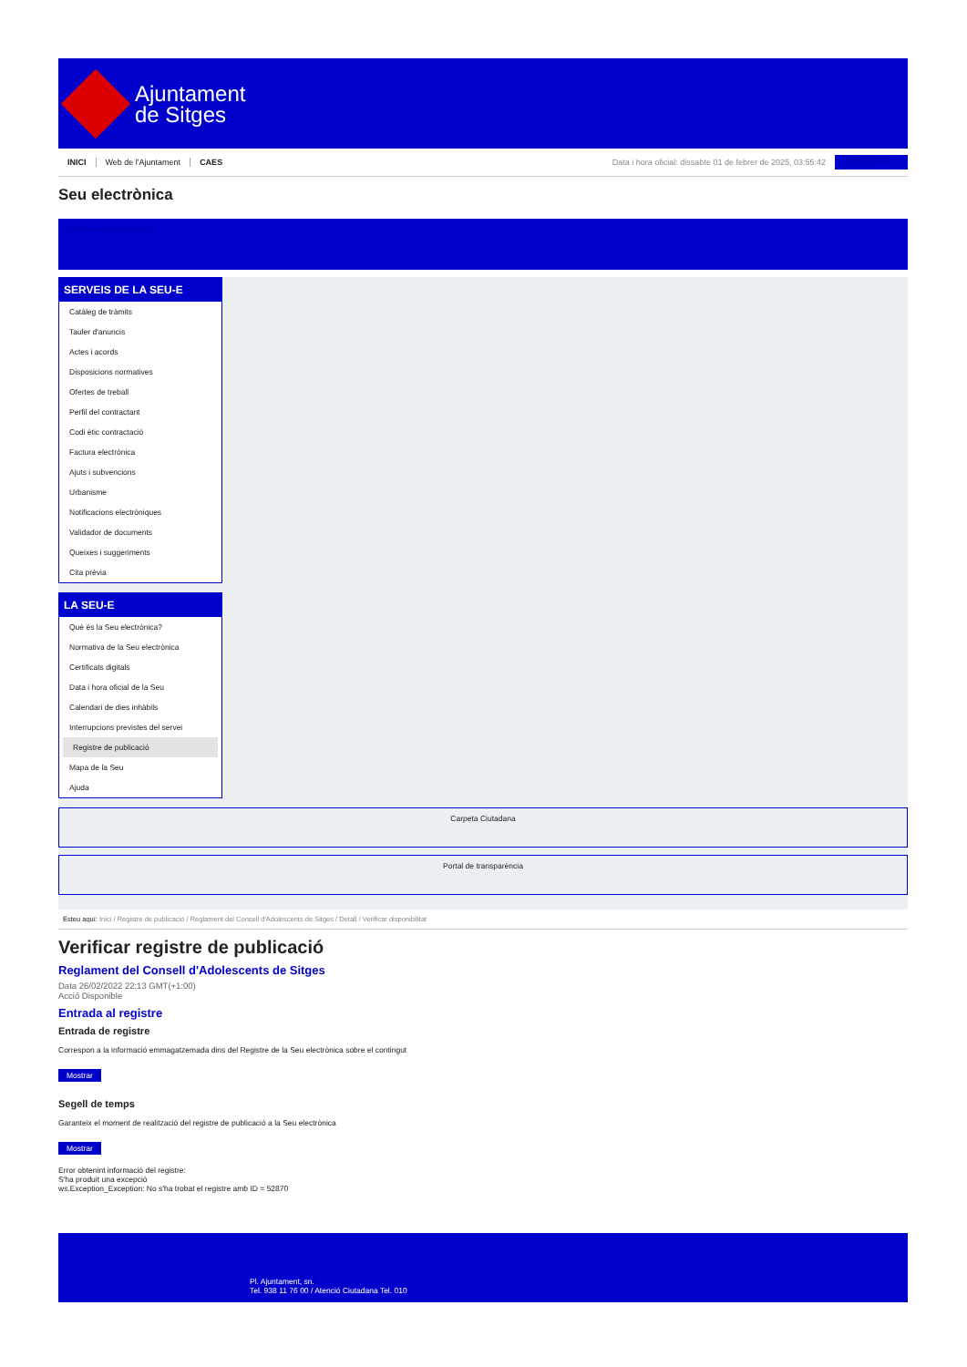Ajuntament
de Sitges
INICI Web de l'Ajuntament CAES Data i hora oficial: dissabte 01 de febrer de 2025, 03:55:42 Sincronitza
Seu electrònica
Obtenir còpia autèntica
SERVEIS DE LA SEU-E
Catàleg de tràmits
Tauler d'anuncis
Actes i acords
Disposicions normatives
Ofertes de treball
Perfil del contractant
Codi ètic contractació
Factura electrònica
Ajuts i subvencions
Urbanisme
Notificacions electròniques
Validador de documents
Queixes i suggeriments
Cita prèvia
LA SEU-E
Què és la Seu electrònica?
Normativa de la Seu electrònica
Certificats digitals
Data i hora oficial de la Seu
Calendari de dies inhàbils
Interrupcions previstes del servei
Registre de publicació
Mapa de la Seu
Ajuda
Carpeta Ciutadana
Portal de transparència
Esteu aquí: Inici / Registre de publicació / Reglament del Consell d'Adolescents de Sitges / Detall / Verificar disponibilitat
Verificar registre de publicació
Reglament del Consell d'Adolescents de Sitges
Data 26/02/2022 22:13 GMT(+1:00)
Acció Disponible
Entrada al registre
Entrada de registre
Correspon a la informació emmagatzemada dins del Registre de la Seu electrònica sobre el contingut
Mostrar
Segell de temps
Garanteix el moment de realització del registre de publicació a la Seu electrònica
Mostrar
Error obtenint informació del registre:
S'ha produit una excepció
ws.Exception_Exception: No s'ha trobat el registre amb ID = 52870
Pl. Ajuntament, sn.
Tel. 938 11 76 00 / Atenció Ciutadana Tel. 010